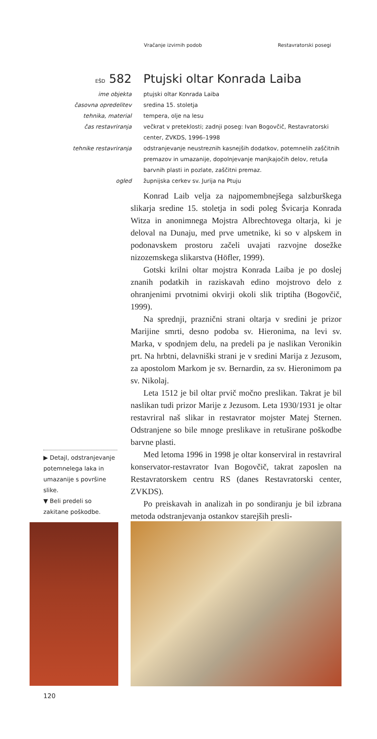Vračanje izvirnih podob Restavratorski posegi
EŠD 582 Ptujski oltar Konrada Laiba
ime objekta ptujski oltar Konrada Laiba
časovna opredelitev sredina 15. stoletja
tehnika, material tempera, olje na lesu
čas restavriranja večkrat v preteklosti; zadnji poseg: Ivan Bogovčič, Restavratorski center, ZVKDS, 1996–1998
tehnike restavriranja odstranjevanje neustreznih kasnejših dodatkov, potemnelih zaščitnih premazov in umazanije, dopolnjevanje manjkajočih delov, retuša barvnih plasti in pozlate, zaščitni premaz.
ogled župnijska cerkev sv. Jurija na Ptuju
Konrad Laib velja za najpomembnejšega salzburškega slikarja sredine 15. stoletja in sodi poleg Švicarja Konrada Witza in anonimnega Mojstra Albrechtovega oltarja, ki je deloval na Dunaju, med prve umetnike, ki so v alpskem in podonavskem prostoru začeli uvajati razvojne dosežke nizozemskega slikarstva (Höfler, 1999).
Gotski krilni oltar mojstra Konrada Laiba je po doslej znanih podatkih in raziskavah edino mojstrovo delo z ohranjenimi prvotnimi okvirji okoli slik triptiha (Bogovčič, 1999).
Na sprednji, praznični strani oltarja v sredini je prizor Marijine smrti, desno podoba sv. Hieronima, na levi sv. Marka, v spodnjem delu, na predeli pa je naslikan Veronikin prt. Na hrbtni, delavniški strani je v sredini Marija z Jezusom, za apostolom Markom je sv. Bernardin, za sv. Hieronimom pa sv. Nikolaj.
Leta 1512 je bil oltar prvič močno preslikan. Takrat je bil naslikan tudi prizor Marije z Jezusom. Leta 1930/1931 je oltar restavriral naš slikar in restavrator mojster Matej Sternen. Odstranjene so bile mnoge preslikave in retuširane poškodbe barvne plasti.
Med letoma 1996 in 1998 je oltar konserviral in restavriral konservator-restavrator Ivan Bogovčič, takrat zaposlen na Restavratorskem centru RS (danes Restavratorski center, ZVKDS).
Po preiskavah in analizah in po sondiranju je bil izbrana metoda odstranjevanja ostankov starejših presli-
▶ Detajl, odstranjevanje potemnelega laka in umazanije s površine slike.
▼ Beli predeli so zakitane poškodbe.
120